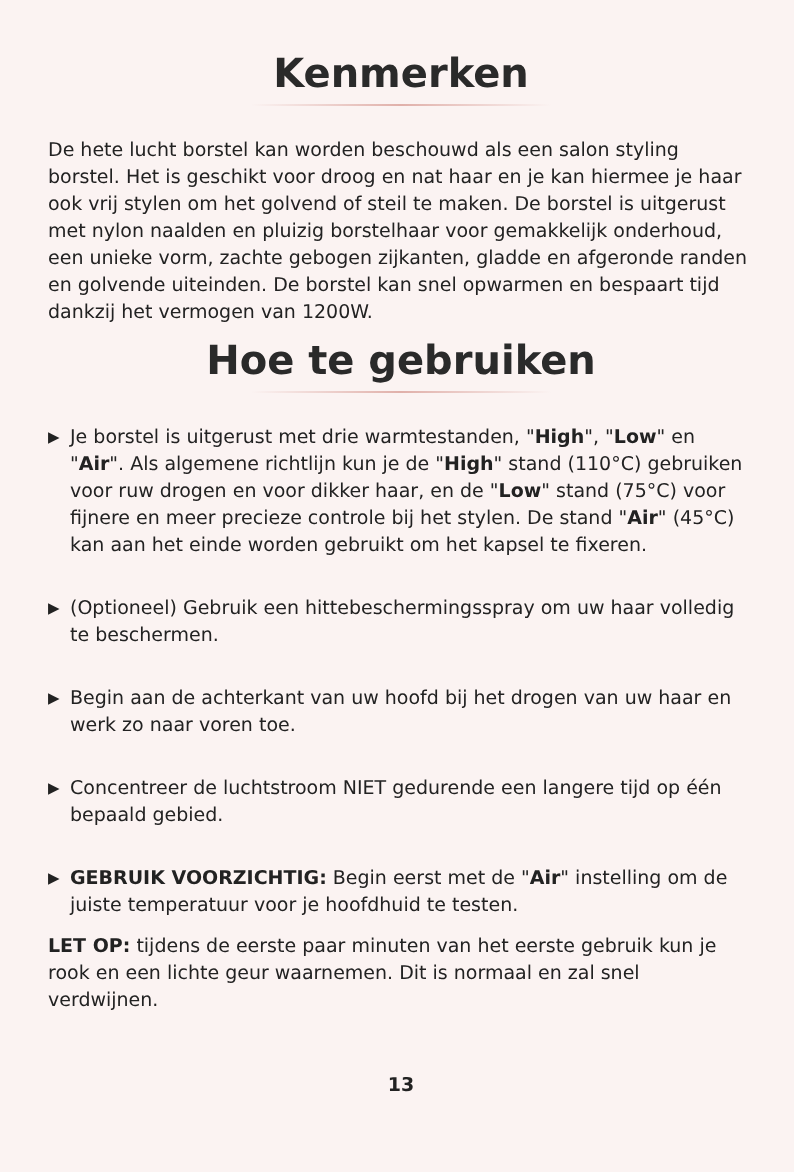Kenmerken
De hete lucht borstel kan worden beschouwd als een salon styling borstel. Het is geschikt voor droog en nat haar en je kan hiermee je haar ook vrij stylen om het golvend of steil te maken. De borstel is uitgerust met nylon naalden en pluizig borstelhaar voor gemakkelijk onderhoud, een unieke vorm, zachte gebogen zijkanten, gladde en afgeronde randen en golvende uiteinden. De borstel kan snel opwarmen en bespaart tijd dankzij het vermogen van 1200W.
Hoe te gebruiken
▶ Je borstel is uitgerust met drie warmtestanden, "High", "Low" en "Air". Als algemene richtlijn kun je de "High" stand (110°C) gebruiken voor ruw drogen en voor dikker haar, en de "Low" stand (75°C) voor fijnere en meer precieze controle bij het stylen. De stand "Air" (45°C) kan aan het einde worden gebruikt om het kapsel te fixeren.
▶ (Optioneel) Gebruik een hittebeschermingsspray om uw haar volledig te beschermen.
▶ Begin aan de achterkant van uw hoofd bij het drogen van uw haar en werk zo naar voren toe.
▶ Concentreer de luchtstroom NIET gedurende een langere tijd op één bepaald gebied.
▶ GEBRUIK VOORZICHTIG: Begin eerst met de "Air" instelling om de juiste temperatuur voor je hoofdhuid te testen.
LET OP: tijdens de eerste paar minuten van het eerste gebruik kun je rook en een lichte geur waarnemen. Dit is normaal en zal snel verdwijnen.
13